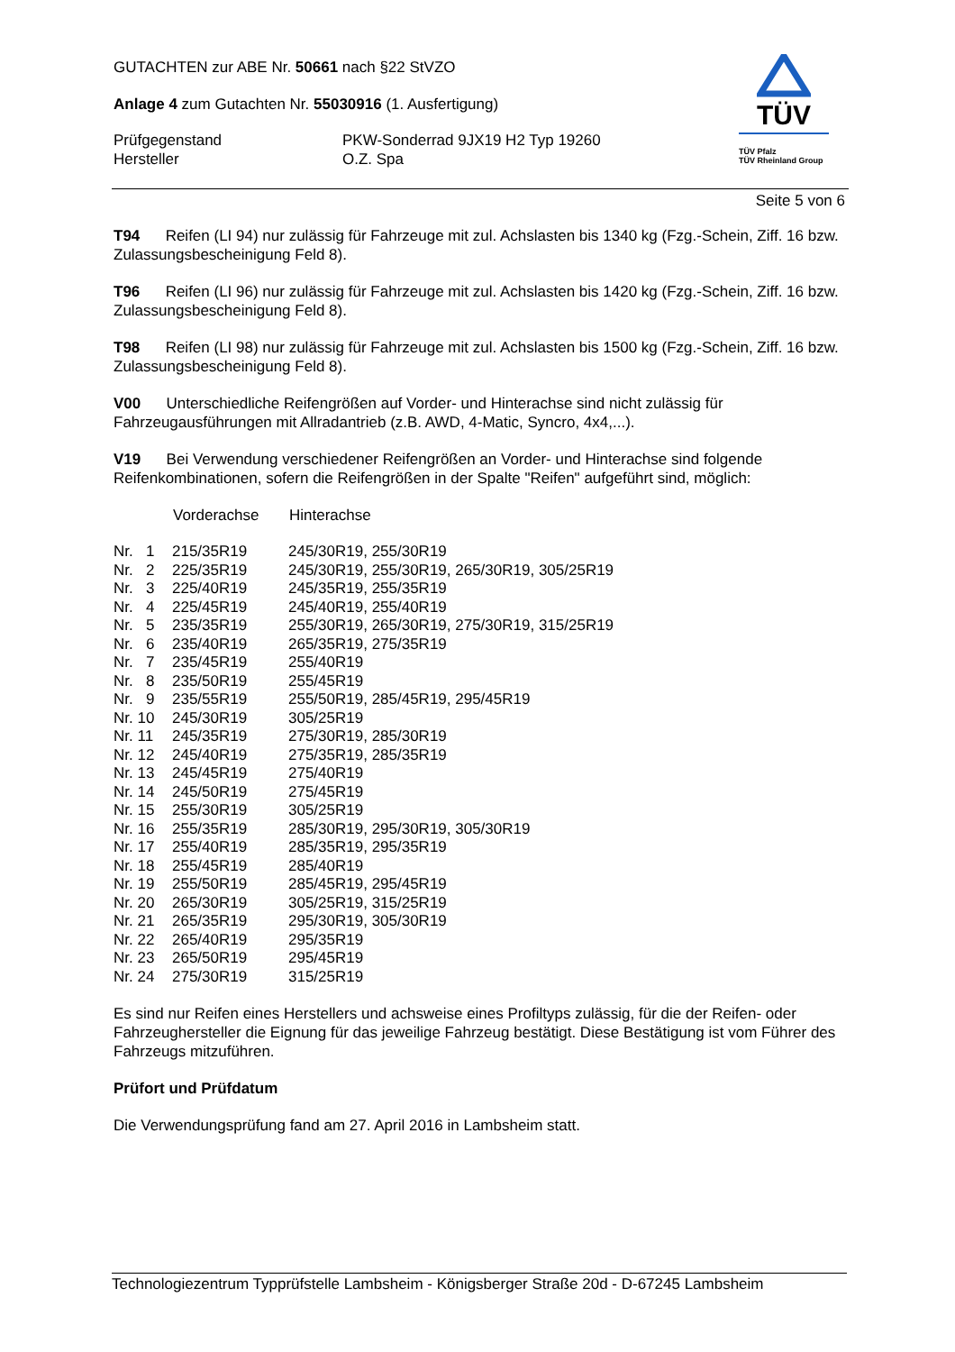TÜV
TÜV Pfalz
TÜV Rheinland Group
GUTACHTEN zur ABE Nr. 50661 nach §22 StVZO
Anlage 4 zum Gutachten Nr. 55030916 (1. Ausfertigung)
| Prüfgegenstand | PKW-Sonderrad 9JX19 H2 Typ 19260 |
| Hersteller | O.Z. Spa |
Seite 5 von 6
T94 Reifen (LI 94) nur zulässig für Fahrzeuge mit zul. Achslasten bis 1340 kg (Fzg.-Schein, Ziff. 16 bzw. Zulassungsbescheinigung Feld 8).
T96 Reifen (LI 96) nur zulässig für Fahrzeuge mit zul. Achslasten bis 1420 kg (Fzg.-Schein, Ziff. 16 bzw. Zulassungsbescheinigung Feld 8).
T98 Reifen (LI 98) nur zulässig für Fahrzeuge mit zul. Achslasten bis 1500 kg (Fzg.-Schein, Ziff. 16 bzw. Zulassungsbescheinigung Feld 8).
V00 Unterschiedliche Reifengrößen auf Vorder- und Hinterachse sind nicht zulässig für Fahrzeugausführungen mit Allradantrieb (z.B. AWD, 4-Matic, Syncro, 4x4,...).
V19 Bei Verwendung verschiedener Reifengrößen an Vorder- und Hinterachse sind folgende Reifenkombinationen, sofern die Reifengrößen in der Spalte "Reifen" aufgeführt sind, möglich:
| | Vorderachse | Hinterachse |
| --- | --- | --- |
| Nr. 1 | 215/35R19 | 245/30R19, 255/30R19 |
| Nr. 2 | 225/35R19 | 245/30R19, 255/30R19, 265/30R19, 305/25R19 |
| Nr. 3 | 225/40R19 | 245/35R19, 255/35R19 |
| Nr. 4 | 225/45R19 | 245/40R19, 255/40R19 |
| Nr. 5 | 235/35R19 | 255/30R19, 265/30R19, 275/30R19, 315/25R19 |
| Nr. 6 | 235/40R19 | 265/35R19, 275/35R19 |
| Nr. 7 | 235/45R19 | 255/40R19 |
| Nr. 8 | 235/50R19 | 255/45R19 |
| Nr. 9 | 235/55R19 | 255/50R19, 285/45R19, 295/45R19 |
| Nr. 10 | 245/30R19 | 305/25R19 |
| Nr. 11 | 245/35R19 | 275/30R19, 285/30R19 |
| Nr. 12 | 245/40R19 | 275/35R19, 285/35R19 |
| Nr. 13 | 245/45R19 | 275/40R19 |
| Nr. 14 | 245/50R19 | 275/45R19 |
| Nr. 15 | 255/30R19 | 305/25R19 |
| Nr. 16 | 255/35R19 | 285/30R19, 295/30R19, 305/30R19 |
| Nr. 17 | 255/40R19 | 285/35R19, 295/35R19 |
| Nr. 18 | 255/45R19 | 285/40R19 |
| Nr. 19 | 255/50R19 | 285/45R19, 295/45R19 |
| Nr. 20 | 265/30R19 | 305/25R19, 315/25R19 |
| Nr. 21 | 265/35R19 | 295/30R19, 305/30R19 |
| Nr. 22 | 265/40R19 | 295/35R19 |
| Nr. 23 | 265/50R19 | 295/45R19 |
| Nr. 24 | 275/30R19 | 315/25R19 |
Es sind nur Reifen eines Herstellers und achsweise eines Profiltyps zulässig, für die der Reifen- oder Fahrzeughersteller die Eignung für das jeweilige Fahrzeug bestätigt. Diese Bestätigung ist vom Führer des Fahrzeugs mitzuführen.
Prüfort und Prüfdatum
Die Verwendungsprüfung fand am 27. April 2016 in Lambsheim statt.
Technologiezentrum Typprüfstelle Lambsheim - Königsberger Straße 20d - D-67245 Lambsheim